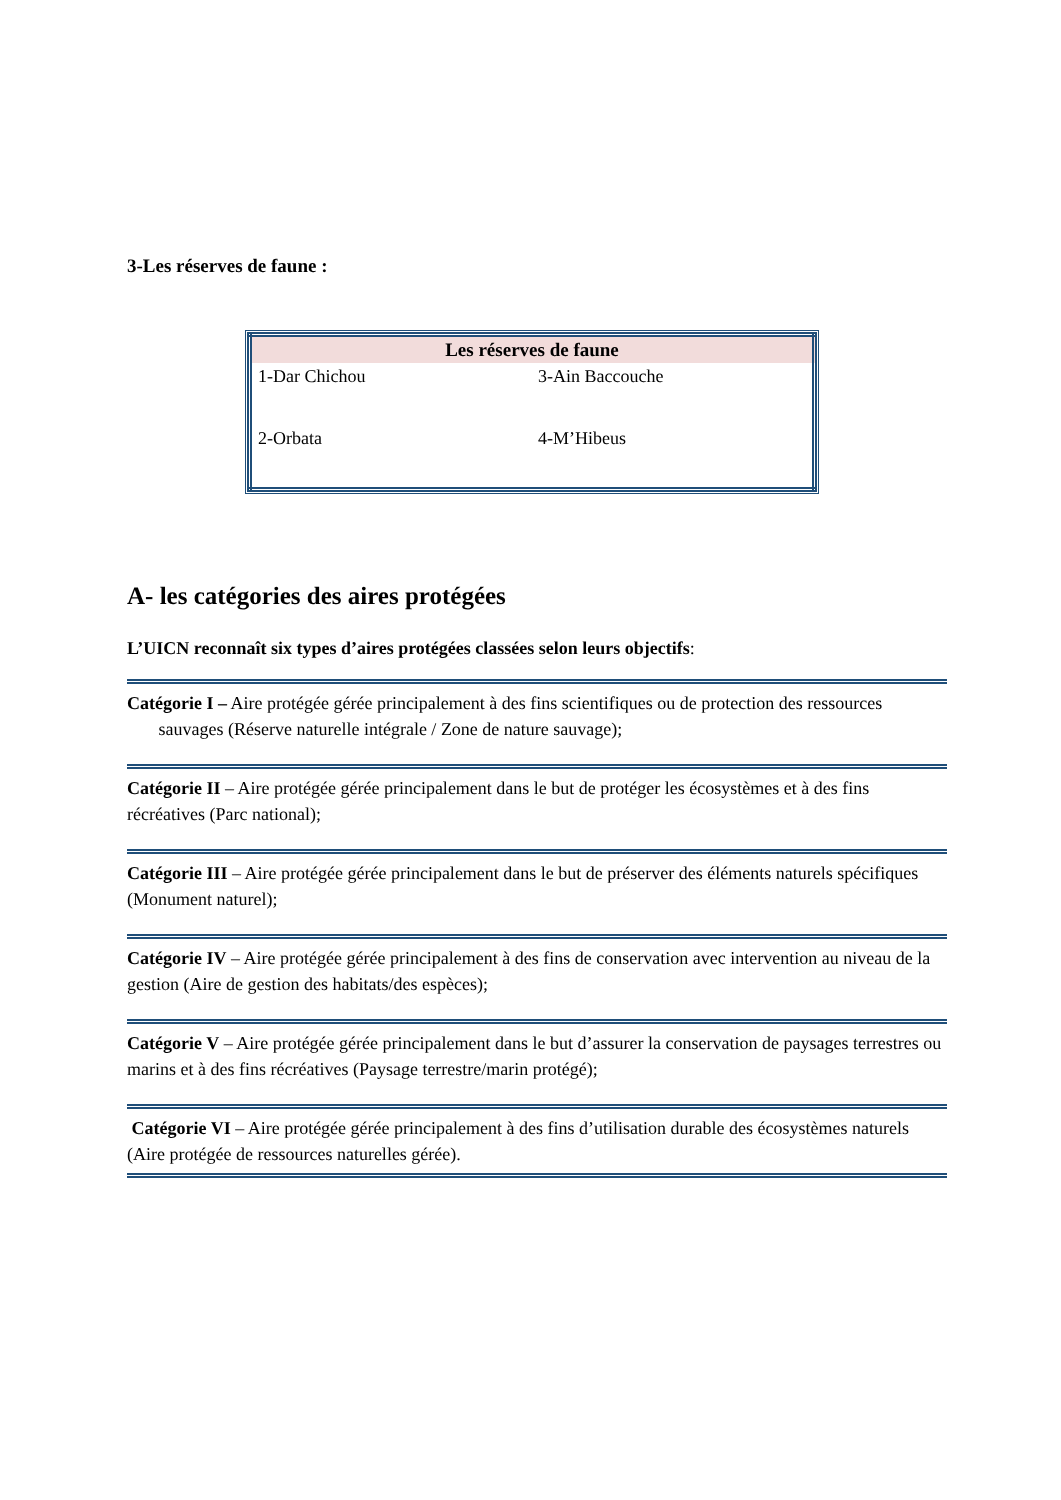3-Les réserves de faune :
| Les réserves de faune | |
| --- | --- |
| 1-Dar Chichou | 3-Ain Baccouche |
| 2-Orbata | 4-M’Hibeus |
A- les catégories des aires protégées
L’UICN reconnaît six types d’aires protégées classées selon leurs objectifs:
Catégorie I – Aire protégée gérée principalement à des fins scientifiques ou de protection des ressources sauvages (Réserve naturelle intégrale / Zone de nature sauvage);
Catégorie II – Aire protégée gérée principalement dans le but de protéger les écosystèmes et à des fins récréatives (Parc national);
Catégorie III – Aire protégée gérée principalement dans le but de préserver des éléments naturels spécifiques (Monument naturel);
Catégorie IV – Aire protégée gérée principalement à des fins de conservation avec intervention au niveau de la gestion (Aire de gestion des habitats/des espèces);
Catégorie V – Aire protégée gérée principalement dans le but d’assurer la conservation de paysages terrestres ou marins et à des fins récréatives (Paysage terrestre/marin protégé);
Catégorie VI – Aire protégée gérée principalement à des fins d’utilisation durable des écosystèmes naturels (Aire protégée de ressources naturelles gérée).